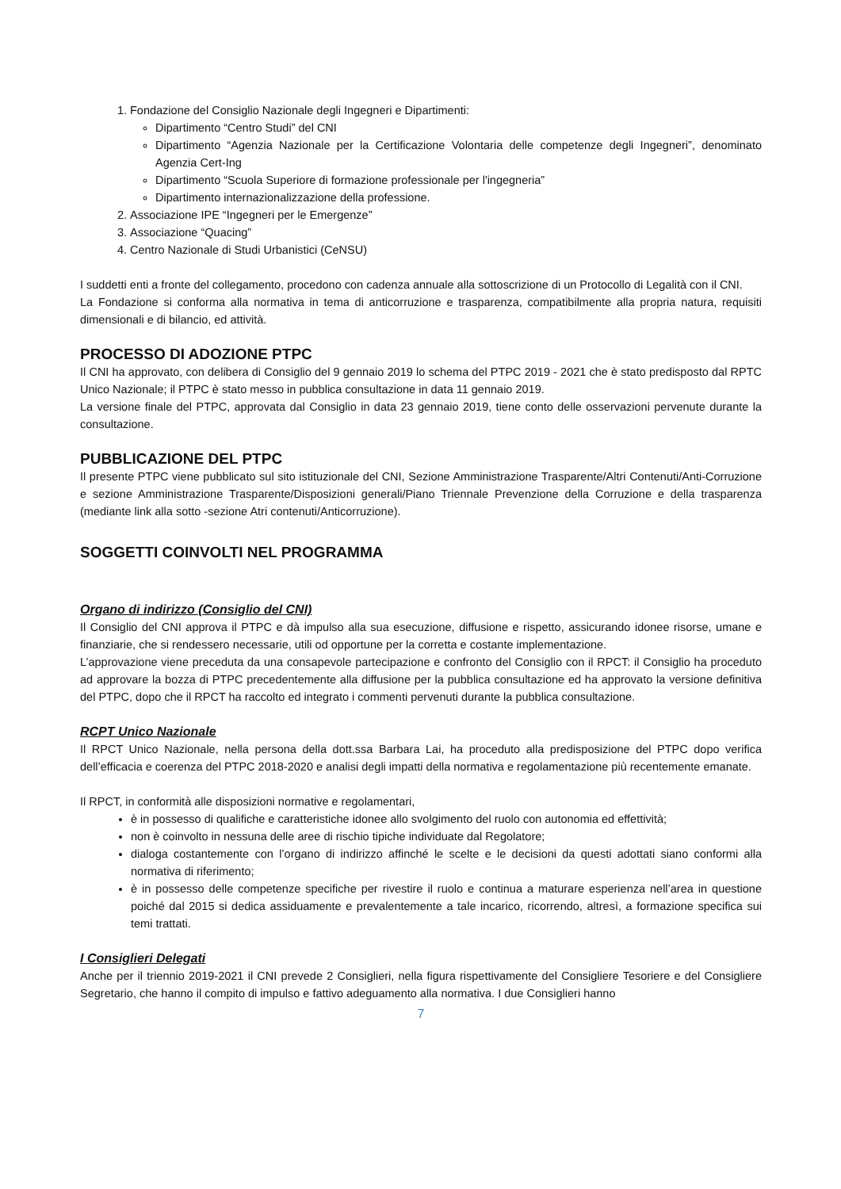1. Fondazione del Consiglio Nazionale degli Ingegneri e Dipartimenti:
Dipartimento “Centro Studi” del CNI
Dipartimento “Agenzia Nazionale per la Certificazione Volontaria delle competenze degli Ingegneri”, denominato Agenzia Cert-Ing
Dipartimento “Scuola Superiore di formazione professionale per l'ingegneria”
Dipartimento internazionalizzazione della professione.
2. Associazione IPE “Ingegneri per le Emergenze”
3. Associazione “Quacing”
4. Centro Nazionale di Studi Urbanistici (CeNSU)
I suddetti enti a fronte del collegamento, procedono con cadenza annuale alla sottoscrizione di un Protocollo di Legalità con il CNI.
La Fondazione si conforma alla normativa in tema di anticorruzione e trasparenza, compatibilmente alla propria natura, requisiti dimensionali e di bilancio, ed attività.
PROCESSO DI ADOZIONE PTPC
Il CNI ha approvato, con delibera di Consiglio del 9 gennaio 2019 lo schema del PTPC 2019 - 2021 che è stato predisposto dal RPTC Unico Nazionale; il PTPC è stato messo in pubblica consultazione in data 11 gennaio 2019.
La versione finale del PTPC, approvata dal Consiglio in data 23 gennaio 2019, tiene conto delle osservazioni pervenute durante la consultazione.
PUBBLICAZIONE DEL PTPC
Il presente PTPC viene pubblicato sul sito istituzionale del CNI, Sezione Amministrazione Trasparente/Altri Contenuti/Anti-Corruzione e sezione Amministrazione Trasparente/Disposizioni generali/Piano Triennale Prevenzione della Corruzione e della trasparenza (mediante link alla sotto -sezione Atri contenuti/Anticorruzione).
SOGGETTI COINVOLTI NEL PROGRAMMA
Organo di indirizzo (Consiglio del CNI)
Il Consiglio del CNI approva il PTPC e dà impulso alla sua esecuzione, diffusione e rispetto, assicurando idonee risorse, umane e finanziarie, che si rendessero necessarie, utili od opportune per la corretta e costante implementazione.
L’approvazione viene preceduta da una consapevole partecipazione e confronto del Consiglio con il RPCT: il Consiglio ha proceduto ad approvare la bozza di PTPC precedentemente alla diffusione per la pubblica consultazione ed ha approvato la versione definitiva del PTPC, dopo che il RPCT ha raccolto ed integrato i commenti pervenuti durante la pubblica consultazione.
RCPT Unico Nazionale
Il RPCT Unico Nazionale, nella persona della dott.ssa Barbara Lai, ha proceduto alla predisposizione del PTPC dopo verifica dell’efficacia e coerenza del PTPC 2018-2020 e analisi degli impatti della normativa e regolamentazione più recentemente emanate.
Il RPCT, in conformità alle disposizioni normative e regolamentari,
è in possesso di qualifiche e caratteristiche idonee allo svolgimento del ruolo con autonomia ed effettività;
non è coinvolto in nessuna delle aree di rischio tipiche individuate dal Regolatore;
dialoga costantemente con l’organo di indirizzo affinché le scelte e le decisioni da questi adottati siano conformi alla normativa di riferimento;
è in possesso delle competenze specifiche per rivestire il ruolo e continua a maturare esperienza nell’area in questione poiché dal 2015 si dedica assiduamente e prevalentemente a tale incarico, ricorrendo, altresì, a formazione specifica sui temi trattati.
I Consiglieri Delegati
Anche per il triennio 2019-2021 il CNI prevede 2 Consiglieri, nella figura rispettivamente del Consigliere Tesoriere e del Consigliere Segretario, che hanno il compito di impulso e fattivo adeguamento alla normativa. I due Consiglieri hanno
7